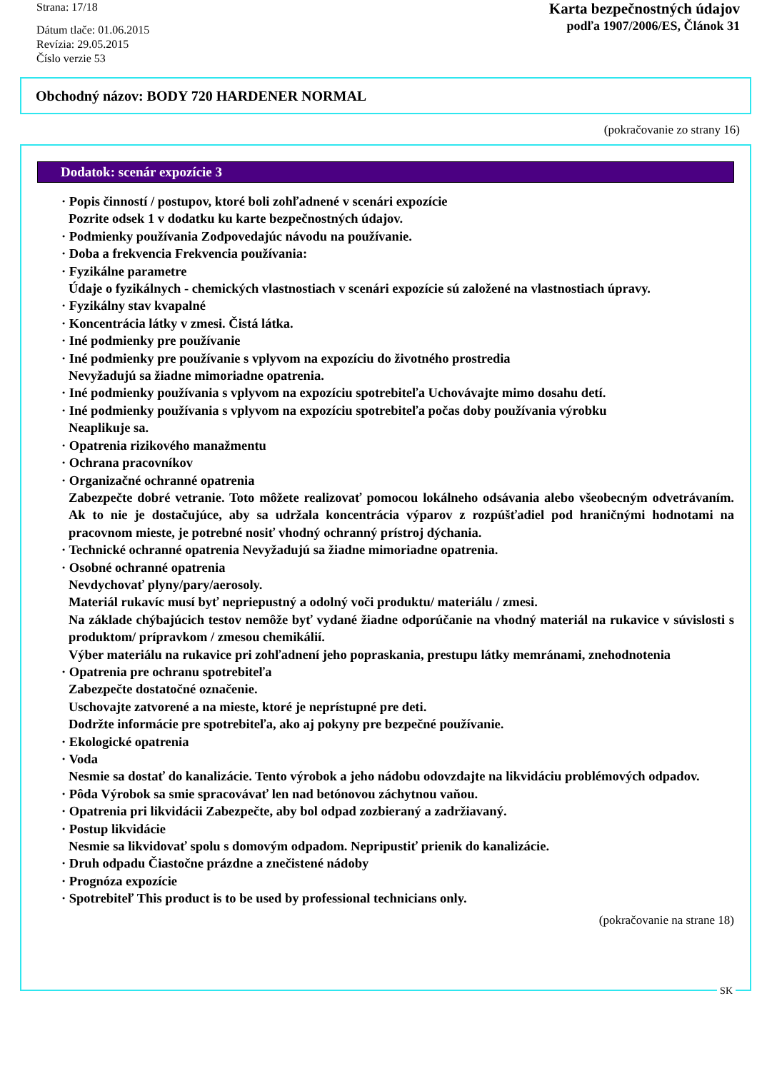Strana: 17/18
Dátum tlače: 01.06.2015
Revízia: 29.05.2015
Číslo verzie 53
Karta bezpečnostných údajov
podľa 1907/2006/ES, Článok 31
Obchodný názov: BODY 720 HARDENER NORMAL
(pokračovanie zo strany 16)
Dodatok: scenár expozície 3
· Popis činností / postupov, ktoré boli zohľadnené v scenári expozície
Pozrite odsek 1 v dodatku ku karte bezpečnostných údajov.
· Podmienky používania Zodpovedajúc návodu na používanie.
· Doba a frekvencia Frekvencia používania:
· Fyzikálne parametre
Údaje o fyzikálnych - chemických vlastnostiach v scenári expozície sú založené na vlastnostiach úpravy.
· Fyzikálny stav kvapalné
· Koncentrácia látky v zmesi. Čistá látka.
· Iné podmienky pre používanie
· Iné podmienky pre používanie s vplyvom na expozíciu do životného prostredia
Nevyžadujú sa žiadne mimoriadne opatrenia.
· Iné podmienky používania s vplyvom na expozíciu spotrebiteľa Uchovávajte mimo dosahu detí.
· Iné podmienky používania s vplyvom na expozíciu spotrebiteľa počas doby používania výrobku
Neaplikuje sa.
· Opatrenia rizikového manažmentu
· Ochrana pracovníkov
· Organizačné ochranné opatrenia
Zabezpečte dobré vetranie. Toto môžete realizovať pomocou lokálneho odsávania alebo všeobecným odvetrávaním. Ak to nie je dostačujúce, aby sa udržala koncentrácia výparov z rozpúšťadiel pod hraničnými hodnotami na pracovnom mieste, je potrebné nosiť vhodný ochranný prístroj dýchania.
· Technické ochranné opatrenia Nevyžadujú sa žiadne mimoriadne opatrenia.
· Osobné ochranné opatrenia
Nevdychovať plyny/pary/aerosoly.
Materiál rukavíc musí byť nepriepustný a odolný voči produktu/ materiálu / zmesi.
Na základe chýbajúcich testov nemôže byť vydané žiadne odporúčanie na vhodný materiál na rukavice v súvislosti s produktom/ prípravkom / zmesou chemikálií.
Výber materiálu na rukavice pri zohľadnení jeho popraskania, prestupu látky memránami, znehodnotenia
· Opatrenia pre ochranu spotrebiteľa
Zabezpečte dostatočné označenie.
Uschovajte zatvorené a na mieste, ktoré je neprístupné pre deti.
Dodržte informácie pre spotrebiteľa, ako aj pokyny pre bezpečné používanie.
· Ekologické opatrenia
· Voda
Nesmie sa dostať do kanalizácie. Tento výrobok a jeho nádobu odovzdajte na likvidáciu problémových odpadov.
· Pôda Výrobok sa smie spracovávať len nad betónovou záchytnou vaňou.
· Opatrenia pri likvidácii Zabezpečte, aby bol odpad zozbieraný a zadržiavaný.
· Postup likvidácie
Nesmie sa likvidovať spolu s domovým odpadom. Nepripustiť prienik do kanalizácie.
· Druh odpadu Čiastočne prázdne a znečistené nádoby
· Prognóza expozície
· Spotrebiteľ This product is to be used by professional technicians only.
(pokračovanie na strane 18)
SK